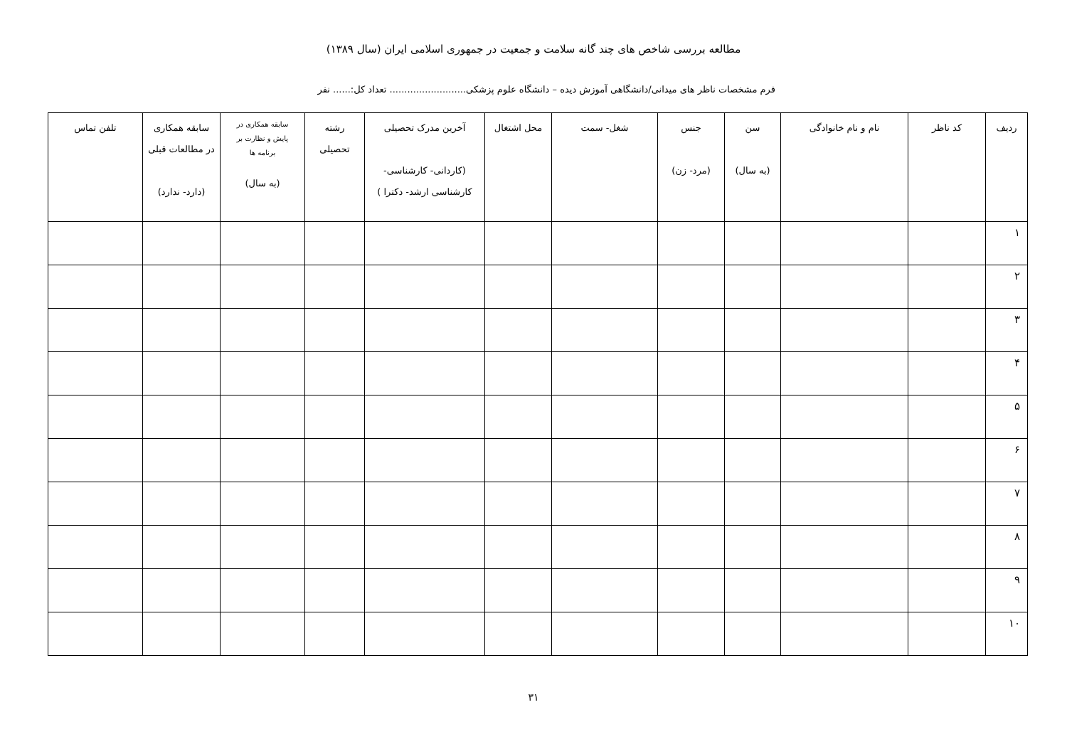مطالعه بررسی شاخص های چند گانه سلامت و جمعیت در جمهوری اسلامی ایران (سال ۱۳۸۹)
فرم مشخصات ناظر های میدانی/دانشگاهی آموزش دیده – دانشگاه علوم پزشکی.......................... تعداد کل:...... نفر
| ردیف | کد ناظر | نام و نام خانوادگی | سن (به سال) | جنس (مرد- زن) | شغل- سمت | محل اشتغال | آخرین مدرک تحصیلی (کاردانی- کارشناسی- کارشناسی ارشد- دکترا ) | رشته تحصیلی | سابقه همکاری در پایش و نظارت بر برنامه ها (به سال) | سابقه همکاری در مطالعات قبلی (دارد- ندارد) | تلفن تماس |
| --- | --- | --- | --- | --- | --- | --- | --- | --- | --- | --- | --- |
| ۱ | | | | | | | | | | | |
| ۲ | | | | | | | | | | | |
| ۳ | | | | | | | | | | | |
| ۴ | | | | | | | | | | | |
| ۵ | | | | | | | | | | | |
| ۶ | | | | | | | | | | | |
| ۷ | | | | | | | | | | | |
| ۸ | | | | | | | | | | | |
| ۹ | | | | | | | | | | | |
| ۱۰ | | | | | | | | | | | |
۳۱